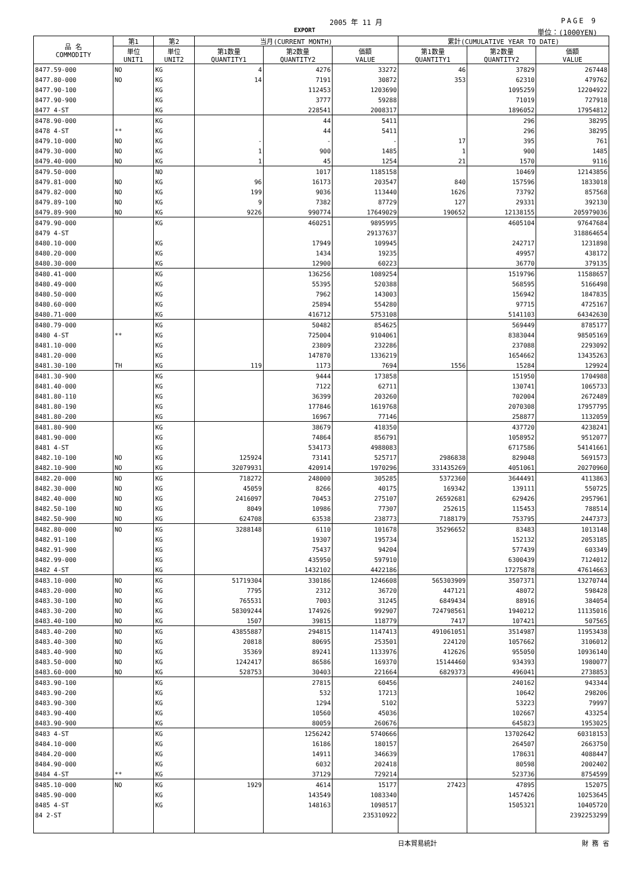2005 年 11 月 PAGE 9
EXPORT 単位：(1000YEN)
| 品 名 COMMODITY | 第1 | 第2 | 当月(CURRENT MONTH) | | | 累計(CUMULATIVE YEAR TO DATE) | | |
| --- | --- | --- | --- | --- | --- | --- | --- | --- |
| | 単位 UNIT1 | 単位 UNIT2 | 第1数量 QUANTITY1 | 第2数量 QUANTITY2 | 価額 VALUE | 第1数量 QUANTITY1 | 第2数量 QUANTITY2 | 価額 VALUE |
| 8477.59-000 | NO | KG | 4 | 4276 | 33272 | 46 | 37829 | 267448 |
| 8477.80-000 | NO | KG | 14 | 7191 | 30872 | 353 | 62310 | 479762 |
| 8477.90-100 | | KG | | 112453 | 1203690 | | 1095259 | 12204922 |
| 8477.90-900 | | KG | | 3777 | 59288 | | 71019 | 727918 |
| 8477 4-ST | | KG | | 228541 | 2008317 | | 1896052 | 17954812 |
| 8478.90-000 | | KG | | 44 | 5411 | | 296 | 38295 |
| 8478 4-ST | ** | KG | | 44 | 5411 | | 296 | 38295 |
| 8479.10-000 | NO | KG | - | - | - | 17 | 395 | 761 |
| 8479.30-000 | NO | KG | 1 | 900 | 1485 | 1 | 900 | 1485 |
| 8479.40-000 | NO | KG | 1 | 45 | 1254 | 21 | 1570 | 9116 |
| 8479.50-000 | | NO | | 1017 | 1185158 | | 10469 | 12143856 |
| 8479.81-000 | NO | KG | 96 | 16173 | 203547 | 840 | 157596 | 1833018 |
| 8479.82-000 | NO | KG | 199 | 9036 | 113440 | 1626 | 73792 | 857568 |
| 8479.89-100 | NO | KG | 9 | 7382 | 87729 | 127 | 29331 | 392130 |
| 8479.89-900 | NO | KG | 9226 | 990774 | 17649029 | 190652 | 12138155 | 205979036 |
| 8479.90-000 | | KG | | 460251 | 9895995 | | 4605104 | 97647684 |
| 8479 4-ST | | | | | 29137637 | | | 318864654 |
| 8480.10-000 | | KG | | 17949 | 109945 | | 242717 | 1231898 |
| 8480.20-000 | | KG | | 1434 | 19235 | | 49957 | 438172 |
| 8480.30-000 | | KG | | 12900 | 60223 | | 36770 | 379135 |
| 8480.41-000 | | KG | | 136256 | 1089254 | | 1519796 | 11588657 |
| 8480.49-000 | | KG | | 55395 | 520388 | | 568595 | 5166498 |
| 8480.50-000 | | KG | | 7962 | 143003 | | 156942 | 1847835 |
| 8480.60-000 | | KG | | 25894 | 554280 | | 97715 | 4725167 |
| 8480.71-000 | | KG | | 416712 | 5753108 | | 5141103 | 64342630 |
| 8480.79-000 | | KG | | 50482 | 854625 | | 569449 | 8785177 |
| 8480 4-ST | ** | KG | | 725004 | 9104061 | | 8383044 | 98505169 |
| 8481.10-000 | | KG | | 23809 | 232286 | | 237088 | 2293092 |
| 8481.20-000 | | KG | | 147870 | 1336219 | | 1654662 | 13435263 |
| 8481.30-100 | TH | KG | 119 | 1173 | 7694 | 1556 | 15284 | 129924 |
| 8481.30-900 | | KG | | 9444 | 173858 | | 151950 | 1704988 |
| 8481.40-000 | | KG | | 7122 | 62711 | | 130741 | 1065733 |
| 8481.80-110 | | KG | | 36399 | 203260 | | 702004 | 2672489 |
| 8481.80-190 | | KG | | 177846 | 1619768 | | 2070308 | 17957795 |
| 8481.80-200 | | KG | | 16967 | 77146 | | 258877 | 1132059 |
| 8481.80-900 | | KG | | 38679 | 418350 | | 437720 | 4238241 |
| 8481.90-000 | | KG | | 74864 | 856791 | | 1058952 | 9512077 |
| 8481 4-ST | | KG | | 534173 | 4988083 | | 6717586 | 54141661 |
| 8482.10-100 | NO | KG | 125924 | 73141 | 525717 | 2986838 | 829048 | 5691573 |
| 8482.10-900 | NO | KG | 32079931 | 420914 | 1970296 | 331435269 | 4051061 | 20270960 |
| 8482.20-000 | NO | KG | 718272 | 248000 | 305285 | 5372360 | 3644491 | 4113863 |
| 8482.30-000 | NO | KG | 45059 | 8266 | 40175 | 169342 | 139111 | 550725 |
| 8482.40-000 | NO | KG | 2416097 | 70453 | 275107 | 26592681 | 629426 | 2957961 |
| 8482.50-100 | NO | KG | 8049 | 10986 | 77307 | 252615 | 115453 | 788514 |
| 8482.50-900 | NO | KG | 624708 | 63538 | 238773 | 7188179 | 753795 | 2447373 |
| 8482.80-000 | NO | KG | 3288148 | 6110 | 101678 | 35296652 | 83483 | 1013148 |
| 8482.91-100 | | KG | | 19307 | 195734 | | 152132 | 2053185 |
| 8482.91-900 | | KG | | 75437 | 94204 | | 577439 | 603349 |
| 8482.99-000 | | KG | | 435950 | 597910 | | 6300439 | 7124012 |
| 8482 4-ST | | KG | | 1432102 | 4422186 | | 17275878 | 47614663 |
| 8483.10-000 | NO | KG | 51719304 | 330186 | 1246608 | 565303909 | 3507371 | 13270744 |
| 8483.20-000 | NO | KG | 7795 | 2312 | 36720 | 447121 | 48072 | 598428 |
| 8483.30-100 | NO | KG | 765531 | 7003 | 31245 | 6849434 | 88916 | 384054 |
| 8483.30-200 | NO | KG | 58309244 | 174926 | 992907 | 724798561 | 1940212 | 11135016 |
| 8483.40-100 | NO | KG | 1507 | 39815 | 118779 | 7417 | 107421 | 507565 |
| 8483.40-200 | NO | KG | 43855887 | 294815 | 1147413 | 491061051 | 3514987 | 11953438 |
| 8483.40-300 | NO | KG | 20818 | 80695 | 253501 | 224120 | 1057662 | 3106012 |
| 8483.40-900 | NO | KG | 35369 | 89241 | 1133976 | 412626 | 955050 | 10936140 |
| 8483.50-000 | NO | KG | 1242417 | 86586 | 169370 | 15144460 | 934393 | 1980077 |
| 8483.60-000 | NO | KG | 528753 | 30403 | 221664 | 6829373 | 496041 | 2738853 |
| 8483.90-100 | | KG | | 27815 | 60456 | | 240162 | 943344 |
| 8483.90-200 | | KG | | 532 | 17213 | | 10642 | 298206 |
| 8483.90-300 | | KG | | 1294 | 5102 | | 53223 | 79997 |
| 8483.90-400 | | KG | | 10560 | 45036 | | 102667 | 433254 |
| 8483.90-900 | | KG | | 80059 | 260676 | | 645823 | 1953025 |
| 8483 4-ST | | KG | | 1256242 | 5740666 | | 13702642 | 60318153 |
| 8484.10-000 | | KG | | 16186 | 180157 | | 264507 | 2663750 |
| 8484.20-000 | | KG | | 14911 | 346639 | | 178631 | 4088447 |
| 8484.90-000 | | KG | | 6032 | 202418 | | 80598 | 2002402 |
| 8484 4-ST | ** | KG | | 37129 | 729214 | | 523736 | 8754599 |
| 8485.10-000 | NO | KG | 1929 | 4614 | 15177 | 27423 | 47895 | 152075 |
| 8485.90-000 | | KG | | 143549 | 1083340 | | 1457426 | 10253645 |
| 8485 4-ST | | KG | | 148163 | 1098517 | | 1505321 | 10405720 |
| 84 2-ST | | | | | 235310922 | | | 2392253299 |
日本貿易統計 財 務 省